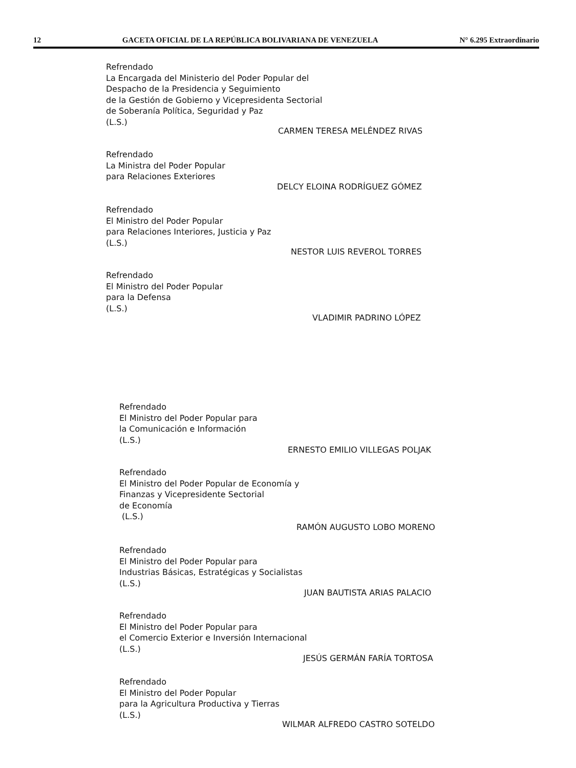12 GACETA OFICIAL DE LA REPÚBLICA BOLIVARIANA DE VENEZUELA N° 6.295 Extraordinario
Refrendado
La Encargada del Ministerio del Poder Popular del
Despacho de la Presidencia y Seguimiento
de la Gestión de Gobierno y Vicepresidenta Sectorial
de Soberanía Política, Seguridad y Paz
(L.S.)
CARMEN TERESA MELÉNDEZ RIVAS
Refrendado
La Ministra del Poder Popular
para Relaciones Exteriores
DELCY ELOINA RODRÍGUEZ GÓMEZ
Refrendado
El Ministro del Poder Popular
para Relaciones Interiores, Justicia y Paz
(L.S.)
NESTOR LUIS REVEROL TORRES
Refrendado
El Ministro del Poder Popular
para la Defensa
(L.S.)
VLADIMIR PADRINO LÓPEZ
Refrendado
El Ministro del Poder Popular para
la Comunicación e Información
(L.S.)
ERNESTO EMILIO VILLEGAS POLJAK
Refrendado
El Ministro del Poder Popular de Economía y
Finanzas y Vicepresidente Sectorial
de Economía
(L.S.)
RAMÓN AUGUSTO LOBO MORENO
Refrendado
El Ministro del Poder Popular para
Industrias Básicas, Estratégicas y Socialistas
(L.S.)
JUAN BAUTISTA ARIAS PALACIO
Refrendado
El Ministro del Poder Popular para
el Comercio Exterior e Inversión Internacional
(L.S.)
JESÚS GERMÁN FARÍA TORTOSA
Refrendado
El Ministro del Poder Popular
para la Agricultura Productiva y Tierras
(L.S.)
WILMAR ALFREDO CASTRO SOTELDO